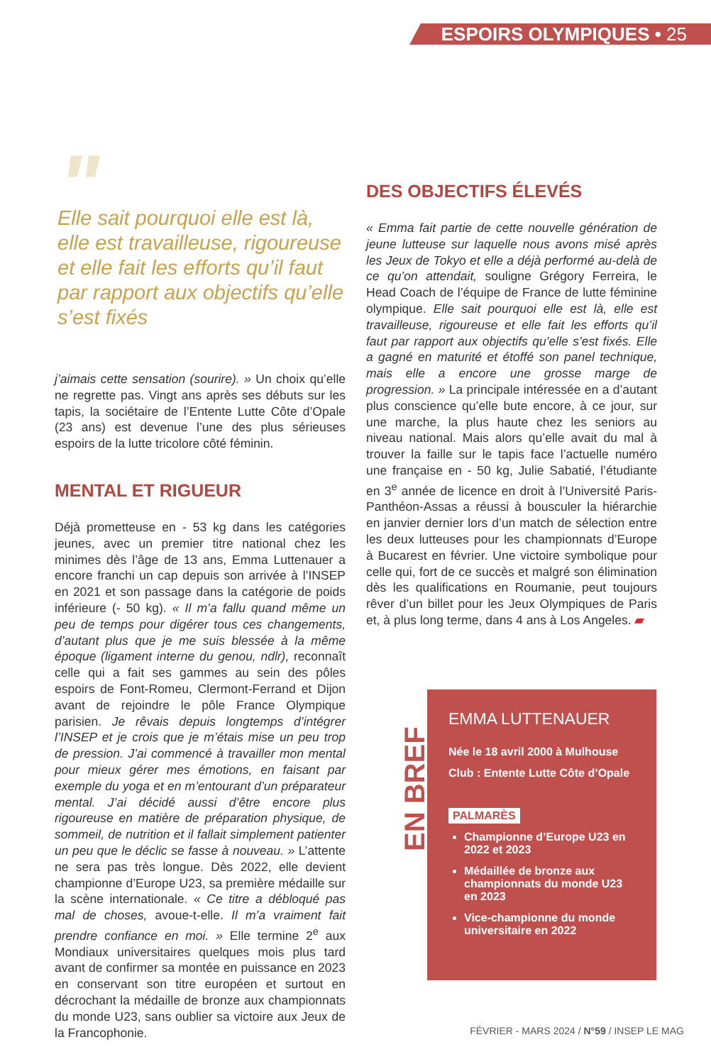ESPOIRS OLYMPIQUES • 25
"
Elle sait pourquoi elle est là, elle est travailleuse, rigoureuse et elle fait les efforts qu’il faut par rapport aux objectifs qu’elle s’est fixés
j’aimais cette sensation (sourire). » Un choix qu’elle ne regrette pas. Vingt ans après ses débuts sur les tapis, la sociétaire de l’Entente Lutte Côte d’Opale (23 ans) est devenue l’une des plus sérieuses espoirs de la lutte tricolore côté féminin.
MENTAL ET RIGUEUR
Déjà prometteuse en - 53 kg dans les catégories jeunes, avec un premier titre national chez les minimes dès l’âge de 13 ans, Emma Luttenauer a encore franchi un cap depuis son arrivée à l’INSEP en 2021 et son passage dans la catégorie de poids inférieure (- 50 kg). « Il m’a fallu quand même un peu de temps pour digérer tous ces changements, d’autant plus que je me suis blessée à la même époque (ligament interne du genou, ndlr), reconnaît celle qui a fait ses gammes au sein des pôles espoirs de Font-Romeu, Clermont-Ferrand et Dijon avant de rejoindre le pôle France Olympique parisien. Je rêvais depuis longtemps d’intégrer l’INSEP et je crois que je m’étais mise un peu trop de pression. J’ai commencé à travailler mon mental pour mieux gérer mes émotions, en faisant par exemple du yoga et en m’entourant d’un préparateur mental. J’ai décidé aussi d’être encore plus rigoureuse en matière de préparation physique, de sommeil, de nutrition et il fallait simplement patienter un peu que le déclic se fasse à nouveau. » L’attente ne sera pas très longue. Dès 2022, elle devient championne d’Europe U23, sa première médaille sur la scène internationale. « Ce titre a débloqué pas mal de choses, avoue-t-elle. Il m’a vraiment fait prendre confiance en moi. » Elle termine 2<sup>e</sup> aux Mondiaux universitaires quelques mois plus tard avant de confirmer sa montée en puissance en 2023 en conservant son titre européen et surtout en décrochant la médaille de bronze aux championnats du monde U23, sans oublier sa victoire aux Jeux de la Francophonie.
DES OBJECTIFS ÉLEVÉS
« Emma fait partie de cette nouvelle génération de jeune lutteuse sur laquelle nous avons misé après les Jeux de Tokyo et elle a déjà performé au-delà de ce qu’on attendait, souligne Grégory Ferreira, le Head Coach de l’équipe de France de lutte féminine olympique. Elle sait pourquoi elle est là, elle est travailleuse, rigoureuse et elle fait les efforts qu’il faut par rapport aux objectifs qu’elle s’est fixés. Elle a gagné en maturité et étoffé son panel technique, mais elle a encore une grosse marge de progression. » La principale intéressée en a d’autant plus conscience qu’elle bute encore, à ce jour, sur une marche, la plus haute chez les seniors au niveau national. Mais alors qu’elle avait du mal à trouver la faille sur le tapis face l’actuelle numéro une française en - 50 kg, Julie Sabatié, l’étudiante en 3<sup>e</sup> année de licence en droit à l’Université Paris-Panthéon-Assas a réussi à bousculer la hiérarchie en janvier dernier lors d’un match de sélection entre les deux lutteuses pour les championnats d’Europe à Bucarest en février. Une victoire symbolique pour celle qui, fort de ce succès et malgré son élimination dès les qualifications en Roumanie, peut toujours rêver d’un billet pour les Jeux Olympiques de Paris et, à plus long terme, dans 4 ans à Los Angeles. ▰
EN BREF
EMMA LUTTENAUER
Née le 18 avril 2000 à Mulhouse
Club : Entente Lutte Côte d’Opale
PALMARÈS
Championne d’Europe U23 en 2022 et 2023
Médaillée de bronze aux championnats du monde U23 en 2023
Vice-championne du monde universitaire en 2022
FÉVRIER - MARS 2024 / N°59 / INSEP LE MAG